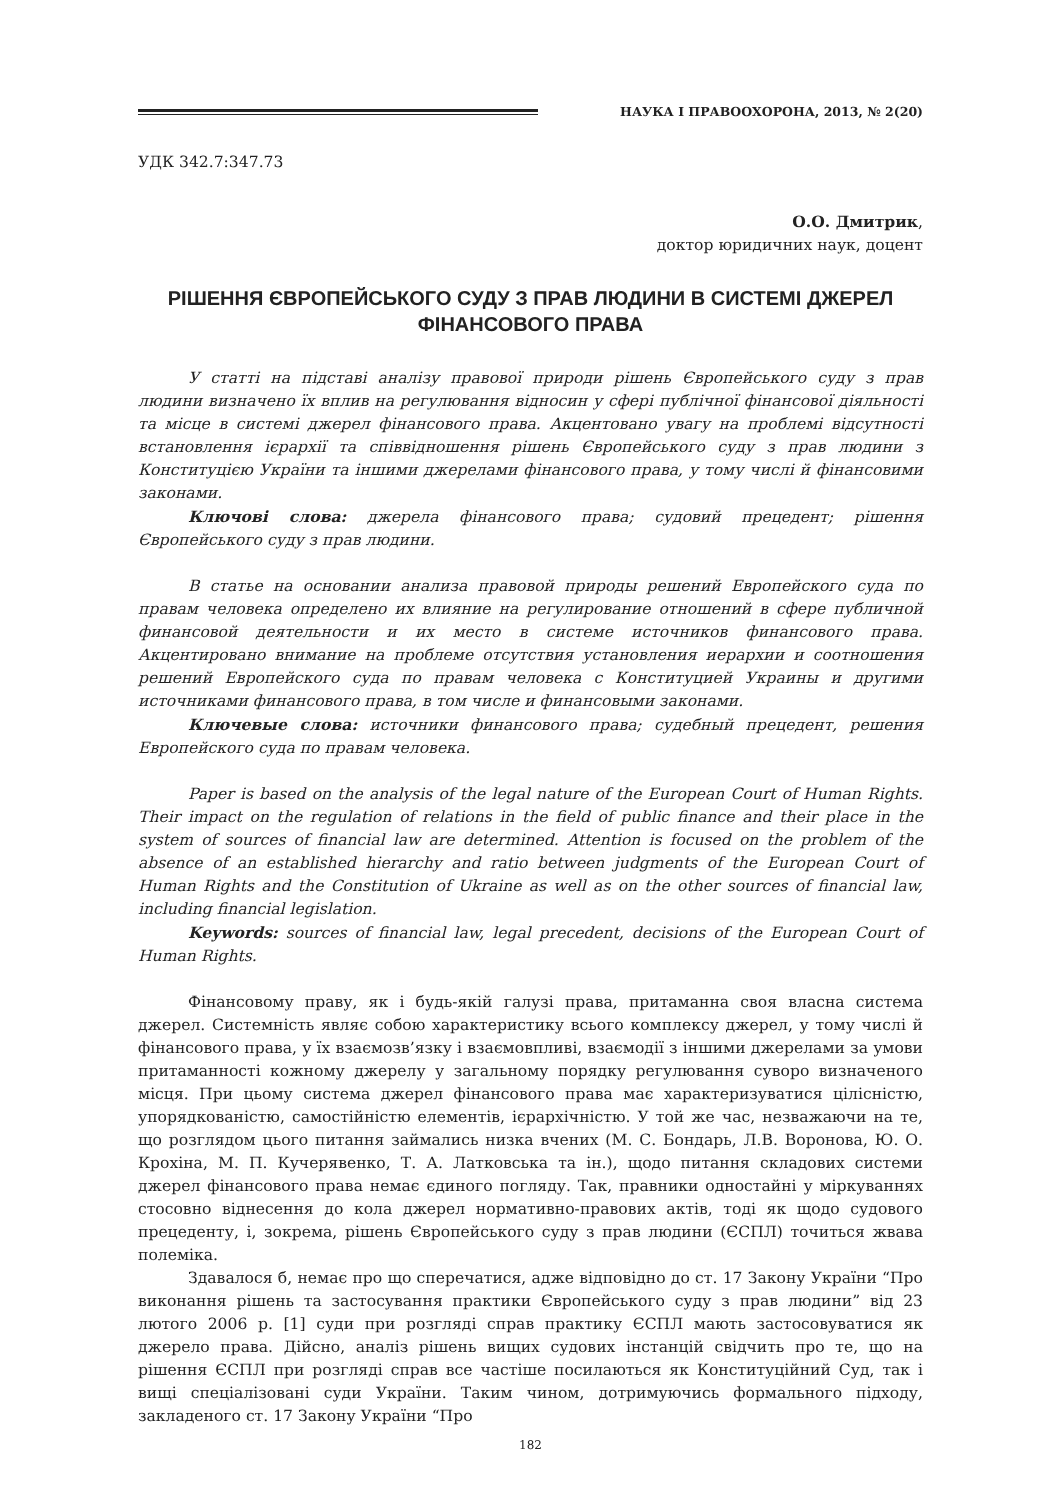НАУКА І ПРАВООХОРОНА, 2013, № 2(20)
УДК 342.7:347.73
О.О. Дмитрик,
доктор юридичних наук, доцент
РІШЕННЯ ЄВРОПЕЙСЬКОГО СУДУ З ПРАВ ЛЮДИНИ В СИСТЕМІ ДЖЕРЕЛ ФІНАНСОВОГО ПРАВА
У статті на підставі аналізу правової природи рішень Європейського суду з прав людини визначено їх вплив на регулювання відносин у сфері публічної фінансової діяльності та місце в системі джерел фінансового права. Акцентовано увагу на проблемі відсутності встановлення ієрархії та співвідношення рішень Європейського суду з прав людини з Конституцією України та іншими джерелами фінансового права, у тому числі й фінансовими законами.
Ключові слова: джерела фінансового права; судовий прецедент; рішення Європейського суду з прав людини.
В статье на основании анализа правовой природы решений Европейского суда по правам человека определено их влияние на регулирование отношений в сфере публичной финансовой деятельности и их место в системе источников финансового права. Акцентировано внимание на проблеме отсутствия установления иерархии и соотношения решений Европейского суда по правам человека с Конституцией Украины и другими источниками финансового права, в том числе и финансовыми законами.
Ключевые слова: источники финансового права; судебный прецедент, решения Европейского суда по правам человека.
Paper is based on the analysis of the legal nature of the European Court of Human Rights. Their impact on the regulation of relations in the field of public finance and their place in the system of sources of financial law are determined. Attention is focused on the problem of the absence of an established hierarchy and ratio between judgments of the European Court of Human Rights and the Constitution of Ukraine as well as on the other sources of financial law, including financial legislation.
Keywords: sources of financial law, legal precedent, decisions of the European Court of Human Rights.
Фінансовому праву, як і будь-якій галузі права, притаманна своя власна система джерел. Системність являє собою характеристику всього комплексу джерел, у тому числі й фінансового права, у їх взаємозв’язку і взаємовпливі, взаємодії з іншими джерелами за умови притаманності кожному джерелу у загальному порядку регулювання суворо визначеного місця. При цьому система джерел фінансового права має характеризуватися цілісністю, упорядкованістю, самостійністю елементів, ієрархічністю. У той же час, незважаючи на те, що розглядом цього питання займались низка вчених (М. С. Бондарь, Л.В. Воронова, Ю. О. Крохіна, М. П. Кучерявенко, Т. А. Латковська та ін.), щодо питання складових системи джерел фінансового права немає єдиного погляду. Так, правники одностайні у міркуваннях стосовно віднесення до кола джерел нормативно-правових актів, тоді як щодо судового прецеденту, і, зокрема, рішень Європейського суду з прав людини (ЄСПЛ) точиться жвава полеміка.
Здавалося б, немає про що сперечатися, адже відповідно до ст. 17 Закону України “Про виконання рішень та застосування практики Європейського суду з прав людини” від 23 лютого 2006 р. [1] суди при розгляді справ практику ЄСПЛ мають застосовуватися як джерело права. Дійсно, аналіз рішень вищих судових інстанцій свідчить про те, що на рішення ЄСПЛ при розгляді справ все частіше посилаються як Конституційний Суд, так і вищі спеціалізовані суди України. Таким чином, дотримуючись формального підходу, закладеного ст. 17 Закону України “Про
182